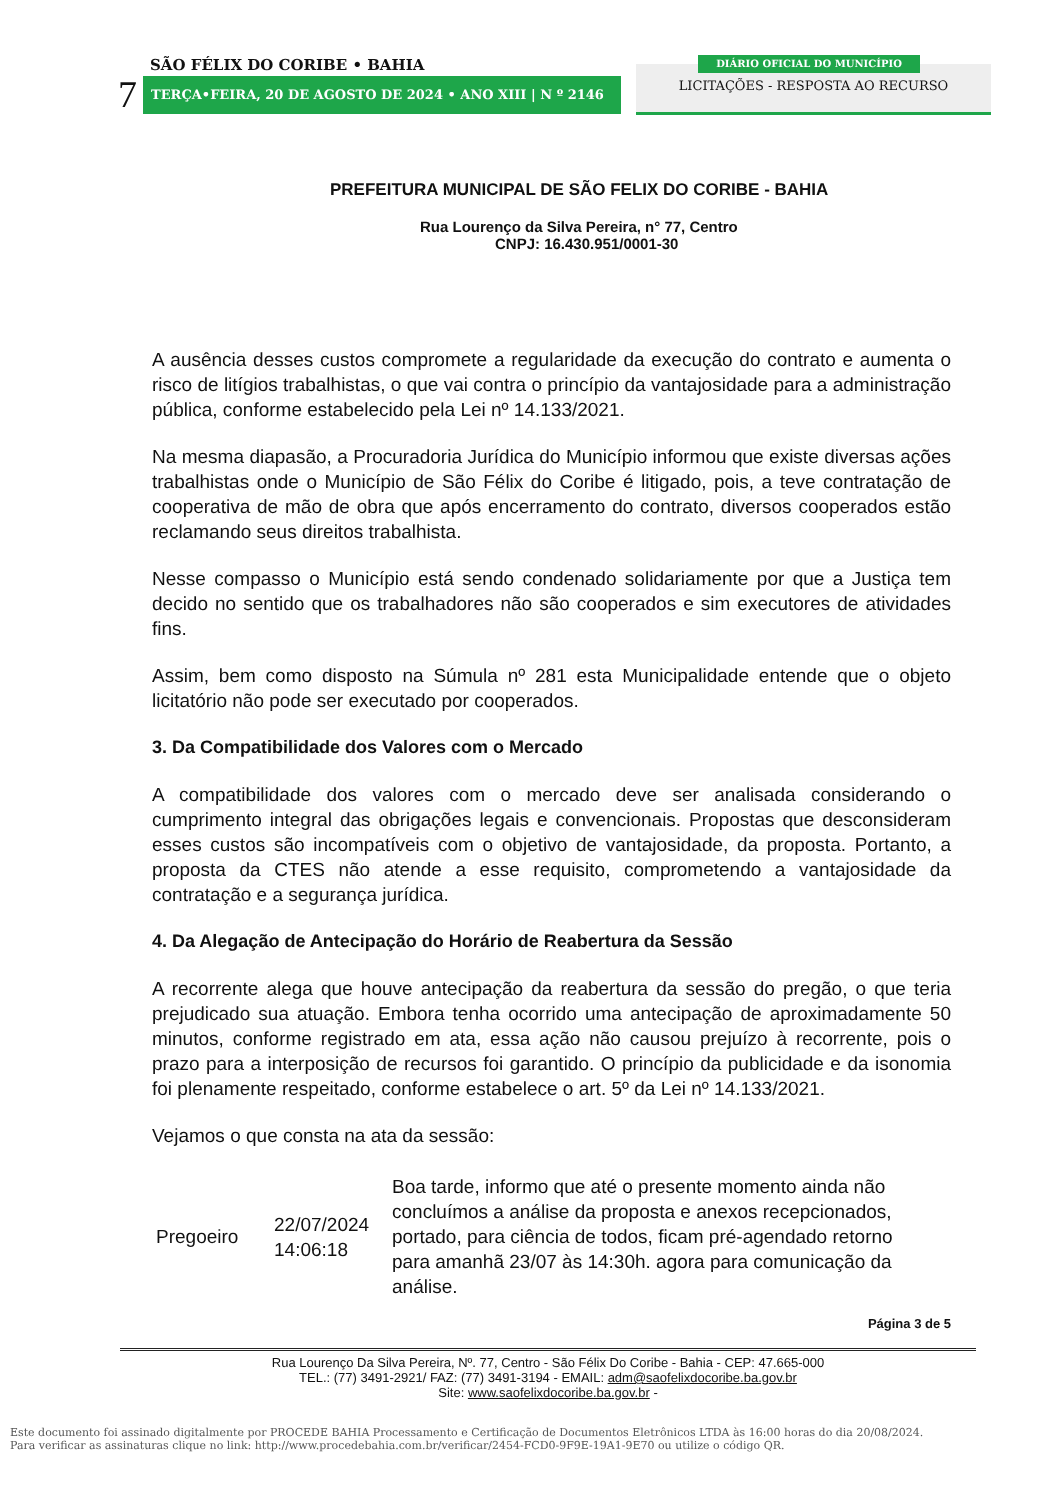SÃO FÉLIX DO CORIBE • BAHIA
7 TERÇA•FEIRA, 20 DE AGOSTO DE 2024 • ANO XIII | N º 2146
DIÁRIO OFICIAL DO MUNICÍPIO
LICITAÇÕES - RESPOSTA AO RECURSO
PREFEITURA MUNICIPAL DE SÃO FELIX DO CORIBE - BAHIA
Rua Lourenço da Silva Pereira, n° 77, Centro
CNPJ: 16.430.951/0001-30
A ausência desses custos compromete a regularidade da execução do contrato e aumenta o risco de litígios trabalhistas, o que vai contra o princípio da vantajosidade para a administração pública, conforme estabelecido pela Lei nº 14.133/2021.
Na mesma diapasão, a Procuradoria Jurídica do Município informou que existe diversas ações trabalhistas onde o Município de São Félix do Coribe é litigado, pois, a teve contratação de cooperativa de mão de obra que após encerramento do contrato, diversos cooperados estão reclamando seus direitos trabalhista.
Nesse compasso o Município está sendo condenado solidariamente por que a Justiça tem decido no sentido que os trabalhadores não são cooperados e sim executores de atividades fins.
Assim, bem como disposto na Súmula nº 281 esta Municipalidade entende que o objeto licitatório não pode ser executado por cooperados.
3. Da Compatibilidade dos Valores com o Mercado
A compatibilidade dos valores com o mercado deve ser analisada considerando o cumprimento integral das obrigações legais e convencionais. Propostas que desconsideram esses custos são incompatíveis com o objetivo de vantajosidade, da proposta. Portanto, a proposta da CTES não atende a esse requisito, comprometendo a vantajosidade da contratação e a segurança jurídica.
4. Da Alegação de Antecipação do Horário de Reabertura da Sessão
A recorrente alega que houve antecipação da reabertura da sessão do pregão, o que teria prejudicado sua atuação. Embora tenha ocorrido uma antecipação de aproximadamente 50 minutos, conforme registrado em ata, essa ação não causou prejuízo à recorrente, pois o prazo para a interposição de recursos foi garantido. O princípio da publicidade e da isonomia foi plenamente respeitado, conforme estabelece o art. 5º da Lei nº 14.133/2021.
Vejamos o que consta na ata da sessão:
| Pregoeiro | 22/07/2024 14:06:18 | Boa tarde, informo que até o presente momento ainda não concluímos a análise da proposta e anexos recepcionados, portado, para ciência de todos, ficam pré-agendado retorno para amanhã 23/07 às 14:30h. agora para comunicação da análise. |
Página 3 de 5
Rua Lourenço Da Silva Pereira, Nº. 77, Centro - São Félix Do Coribe - Bahia - CEP: 47.665-000
TEL.: (77) 3491-2921/ FAZ: (77) 3491-3194 - EMAIL: adm@saofelixdocoribe.ba.gov.br
Site: www.saofelixdocoribe.ba.gov.br -
Este documento foi assinado digitalmente por PROCEDE BAHIA Processamento e Certificação de Documentos Eletrônicos LTDA às 16:00 horas do dia 20/08/2024.
Para verificar as assinaturas clique no link: http://www.procedebahia.com.br/verificar/2454-FCD0-9F9E-19A1-9E70 ou utilize o código QR.